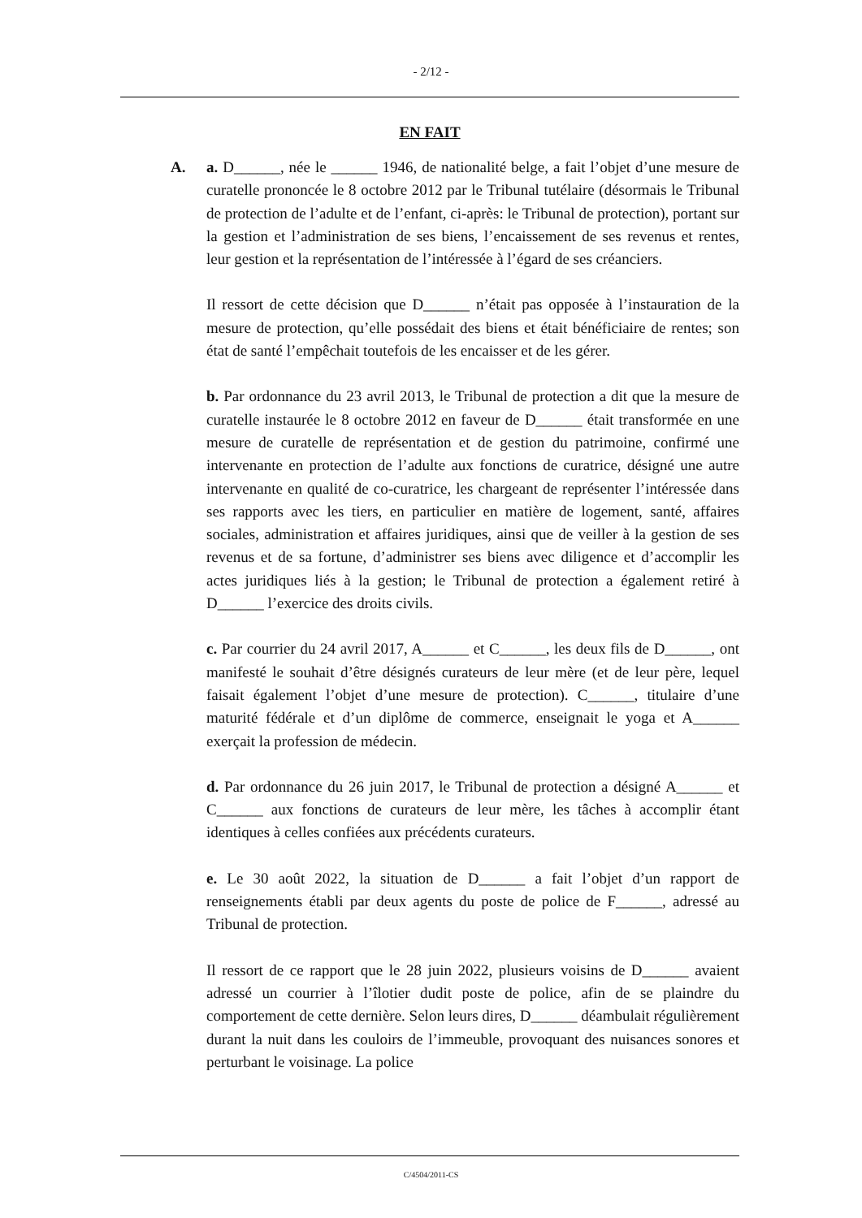- 2/12 -
EN FAIT
A. a. D______, née le ______ 1946, de nationalité belge, a fait l’objet d’une mesure de curatelle prononcée le 8 octobre 2012 par le Tribunal tutélaire (désormais le Tribunal de protection de l’adulte et de l’enfant, ci-après: le Tribunal de protection), portant sur la gestion et l’administration de ses biens, l’encaissement de ses revenus et rentes, leur gestion et la représentation de l’intéressée à l’égard de ses créanciers.
Il ressort de cette décision que D______ n’était pas opposée à l’instauration de la mesure de protection, qu’elle possédait des biens et était bénéficiaire de rentes; son état de santé l’empêchait toutefois de les encaisser et de les gérer.
b. Par ordonnance du 23 avril 2013, le Tribunal de protection a dit que la mesure de curatelle instaurée le 8 octobre 2012 en faveur de D______ était transformée en une mesure de curatelle de représentation et de gestion du patrimoine, confirmé une intervenante en protection de l’adulte aux fonctions de curatrice, désigné une autre intervenante en qualité de co-curatrice, les chargeant de représenter l’intéressée dans ses rapports avec les tiers, en particulier en matière de logement, santé, affaires sociales, administration et affaires juridiques, ainsi que de veiller à la gestion de ses revenus et de sa fortune, d’administrer ses biens avec diligence et d’accomplir les actes juridiques liés à la gestion; le Tribunal de protection a également retiré à D______ l’exercice des droits civils.
c. Par courrier du 24 avril 2017, A______ et C______, les deux fils de D______, ont manifesté le souhait d’être désignés curateurs de leur mère (et de leur père, lequel faisait également l’objet d’une mesure de protection). C______, titulaire d’une maturité fédérale et d’un diplôme de commerce, enseignait le yoga et A______ exerçait la profession de médecin.
d. Par ordonnance du 26 juin 2017, le Tribunal de protection a désigné A______ et C______ aux fonctions de curateurs de leur mère, les tâches à accomplir étant identiques à celles confiées aux précédents curateurs.
e. Le 30 août 2022, la situation de D______ a fait l’objet d’un rapport de renseignements établi par deux agents du poste de police de F______, adressé au Tribunal de protection.
Il ressort de ce rapport que le 28 juin 2022, plusieurs voisins de D______ avaient adressé un courrier à l’îlotier dudit poste de police, afin de se plaindre du comportement de cette dernière. Selon leurs dires, D______ déambulait régulièrement durant la nuit dans les couloirs de l’immeuble, provoquant des nuisances sonores et perturbant le voisinage. La police
C/4504/2011-CS